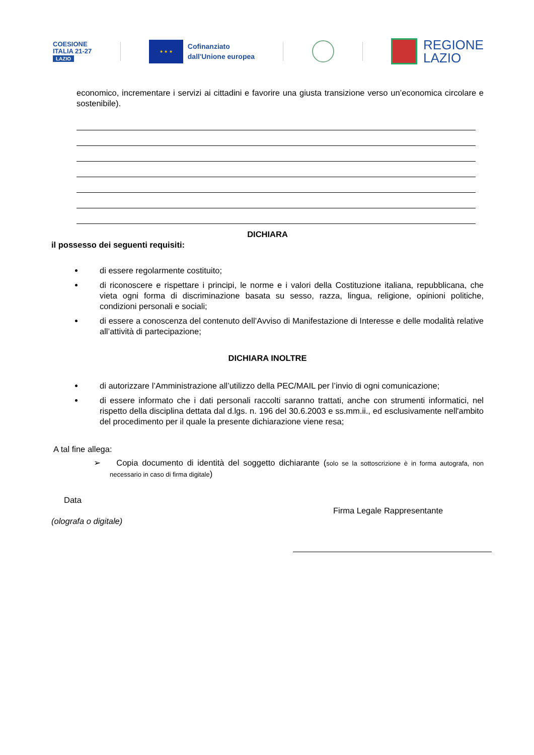COESIONE
ITALIA 21-27
LAZIO
★ ★ ★
Cofinanziato
dall'Unione europea
REGIONE
LAZIO
economico, incrementare i servizi ai cittadini e favorire una giusta transizione verso un’economica circolare e sostenibile).
DICHIARA
il possesso dei seguenti requisiti:
di essere regolarmente costituito;
di riconoscere e rispettare i principi, le norme e i valori della Costituzione italiana, repubblicana, che vieta ogni forma di discriminazione basata su sesso, razza, lingua, religione, opinioni politiche, condizioni personali e sociali;
di essere a conoscenza del contenuto dell’Avviso di Manifestazione di Interesse e delle modalità relative all’attività di partecipazione;
DICHIARA INOLTRE
di autorizzare l’Amministrazione all’utilizzo della PEC/MAIL per l’invio di ogni comunicazione;
di essere informato che i dati personali raccolti saranno trattati, anche con strumenti informatici, nel rispetto della disciplina dettata dal d.lgs. n. 196 del 30.6.2003 e ss.mm.ii., ed esclusivamente nell'ambito del procedimento per il quale la presente dichiarazione viene resa;
A tal fine allega:
➢ Copia documento di identità del soggetto dichiarante (solo se la sottoscrizione è in forma autografa, non necessario in caso di firma digitale)
Data
Firma Legale Rappresentante
(olografa o digitale)